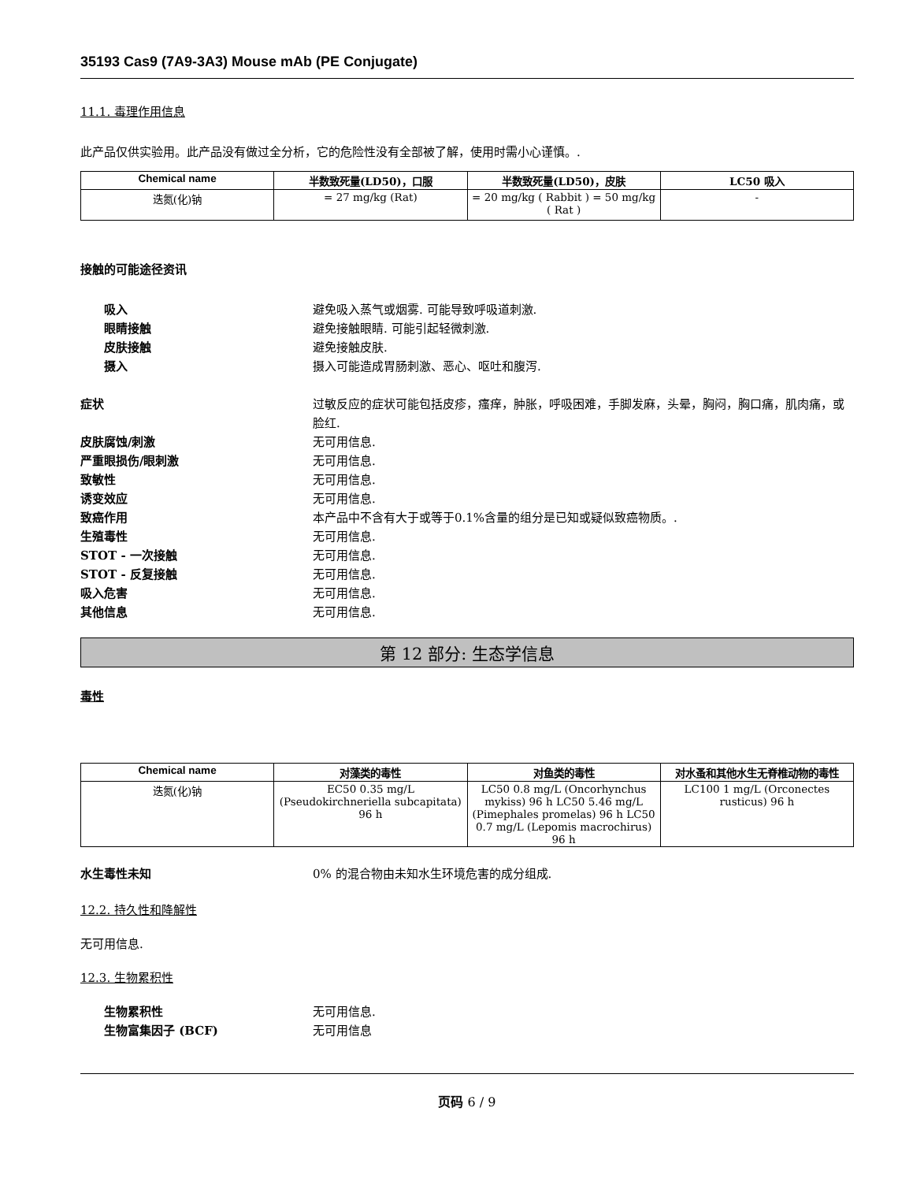35193 Cas9 (7A9-3A3) Mouse mAb (PE Conjugate)
11.1. 毒理作用信息
此产品仅供实验用。此产品没有做过全分析，它的危险性没有全部被了解，使用时需小心谨慎。.
| Chemical name | 半数致死量(LD50)，口服 | 半数致死量(LD50)，皮肤 | LC50 吸入 |
| --- | --- | --- | --- |
| 迭氮(化)钠 | = 27 mg/kg (Rat) | = 20 mg/kg ( Rabbit ) = 50 mg/kg ( Rat ) | - |
接触的可能途径资讯
吸入 避免吸入蒸气或烟雾. 可能导致呼吸道刺激.
眼睛接触 避免接触眼睛. 可能引起轻微刺激.
皮肤接触 避免接触皮肤.
摄入 摄入可能造成胃肠刺激、恶心、呕吐和腹泻.
症状 过敏反应的症状可能包括皮疹，瘙痒，肿胀，呼吸困难，手脚发麻，头晕，胸闷，胸口痛，肌肉痛，或脸红.
皮肤腐蚀/刺激 无可用信息.
严重眼损伤/眼刺激 无可用信息.
致敏性 无可用信息.
诱变效应 无可用信息.
致癌作用 本产品中不含有大于或等于0.1%含量的组分是已知或疑似致癌物质。.
生殖毒性 无可用信息.
STOT - 一次接触 无可用信息.
STOT - 反复接触 无可用信息.
吸入危害 无可用信息.
其他信息 无可用信息.
第 12 部分: 生态学信息
毒性
| Chemical name | 对藻类的毒性 | 对鱼类的毒性 | 对水蚤和其他水生无脊椎动物的毒性 |
| --- | --- | --- | --- |
| 迭氮(化)钠 | EC50 0.35 mg/L (Pseudokirchneriella subcapitata) 96 h | LC50 0.8 mg/L (Oncorhynchus mykiss) 96 h LC50 5.46 mg/L (Pimephales promelas) 96 h LC50 0.7 mg/L (Lepomis macrochirus) 96 h | LC100 1 mg/L (Orconectes rusticus) 96 h |
水生毒性未知 0% 的混合物由未知水生环境危害的成分组成.
12.2. 持久性和降解性
无可用信息.
12.3. 生物累积性
生物累积性 无可用信息.
生物富集因子 (BCF) 无可用信息
页码 6 / 9